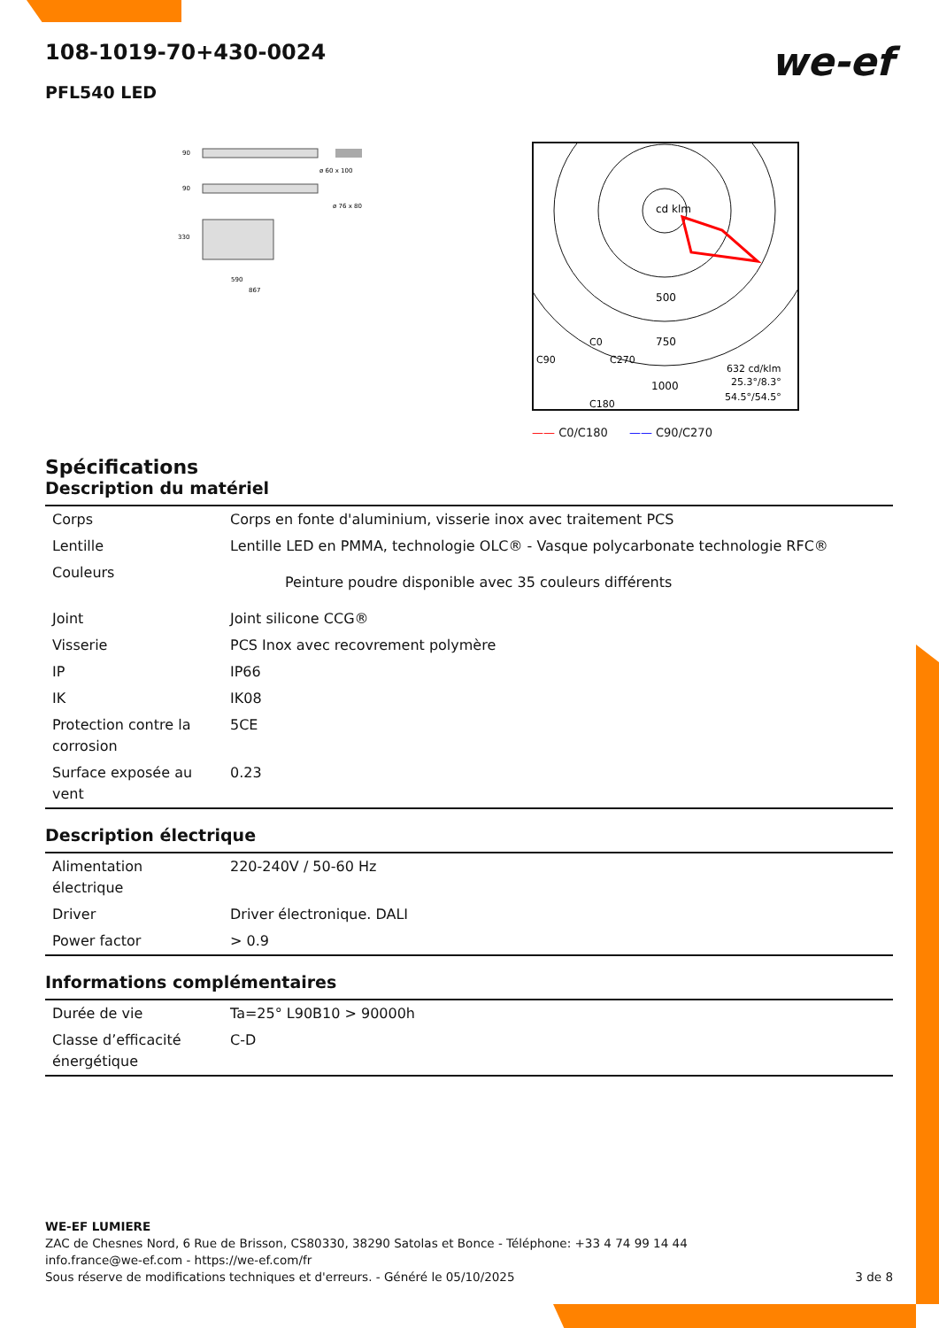we-ef
108-1019-70+430-0024
PFL540 LED
90
ø 60 x 100
90
ø 76 x 80
330
590
867
cd klm
500
750
1000
632 cd/klm
25.3°/8.3°
54.5°/54.5°
C90
C0
C270
C180
—— C0/C180 —— C90/C270
Spécifications
Description du matériel
| Corps | Corps en fonte d'aluminium, visserie inox avec traitement PCS |
| Lentille | Lentille LED en PMMA, technologie OLC® - Vasque polycarbonate technologie RFC® |
| Couleurs | Peinture poudre disponible avec 35 couleurs différents |
| Joint | Joint silicone CCG® |
| Visserie | PCS Inox avec recovrement polymère |
| IP | IP66 |
| IK | IK08 |
| Protection contre la corrosion | 5CE |
| Surface exposée au vent | 0.23 |
Description électrique
| Alimentation électrique | 220-240V / 50-60 Hz |
| Driver | Driver électronique. DALI |
| Power factor | > 0.9 |
Informations complémentaires
| Durée de vie | Ta=25° L90B10 > 90000h |
| Classe d’efficacité énergétique | C-D |
WE-EF LUMIERE
ZAC de Chesnes Nord, 6 Rue de Brisson, CS80330, 38290 Satolas et Bonce - Téléphone: +33 4 74 99 14 44
info.france@we-ef.com - https://we-ef.com/fr
Sous réserve de modifications techniques et d'erreurs. - Généré le 05/10/2025 3 de 8